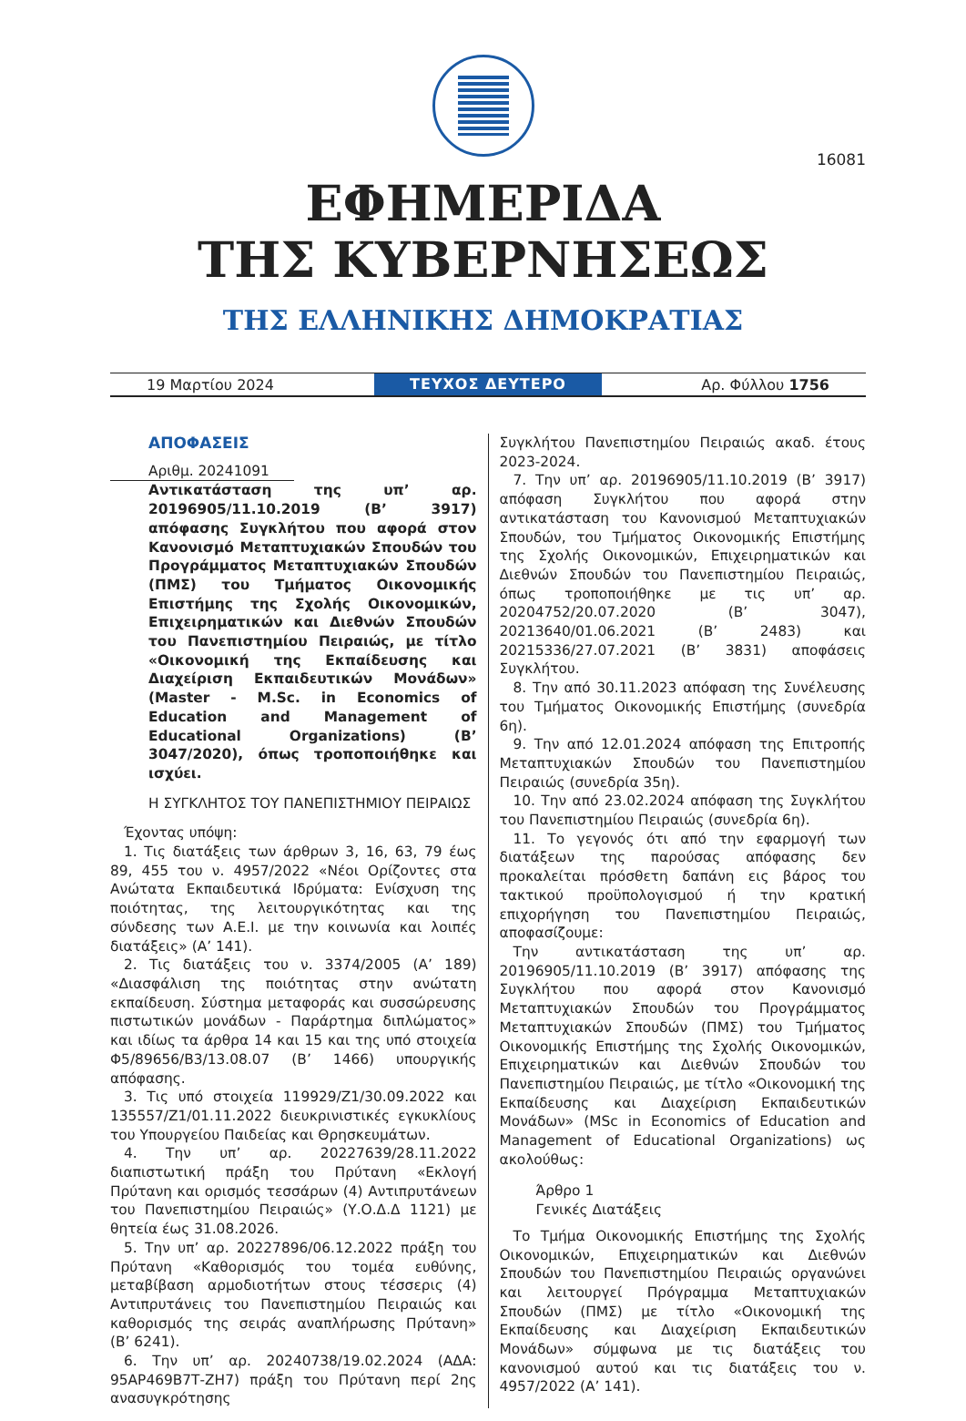16081
ΕΦΗΜΕΡΙΔΑ
ΤΗΣ ΚΥΒΕΡΝΗΣΕΩΣ
ΤΗΣ ΕΛΛΗΝΙΚΗΣ ΔΗΜΟΚΡΑΤΙΑΣ
19 Μαρτίου 2024
ΤΕΥΧΟΣ ΔΕΥΤΕΡΟ
Αρ. Φύλλου 1756
ΑΠΟΦΑΣΕΙΣ
Αριθμ. 20241091
Αντικατάσταση της υπ’ αρ. 20196905/11.10.2019 (Β’ 3917) απόφασης Συγκλήτου που αφορά στον Κανονισμό Μεταπτυχιακών Σπουδών του Προγράμματος Μεταπτυχιακών Σπουδών (ΠΜΣ) του Τμήματος Οικονομικής Επιστήμης της Σχολής Οικονομικών, Επιχειρηματικών και Διεθνών Σπουδών του Πανεπιστημίου Πειραιώς, με τίτλο «Οικονομική της Εκπαίδευσης και Διαχείριση Εκπαιδευτικών Μονάδων» (Master - M.Sc. in Economics of Education and Management of Educational Organizations) (Β’ 3047/2020), όπως τροποποιήθηκε και ισχύει.
Η ΣΥΓΚΛΗΤΟΣ ΤΟΥ ΠΑΝΕΠΙΣΤΗΜΙΟΥ ΠΕΙΡΑΙΩΣ
Έχοντας υπόψη:
1. Τις διατάξεις των άρθρων 3, 16, 63, 79 έως 89, 455 του ν. 4957/2022 «Νέοι Ορίζοντες στα Ανώτατα Εκπαιδευτικά Ιδρύματα: Ενίσχυση της ποιότητας, της λειτουργικότητας και της σύνδεσης των Α.Ε.Ι. με την κοινωνία και λοιπές διατάξεις» (Α’ 141).
2. Τις διατάξεις του ν. 3374/2005 (Α’ 189) «Διασφάλιση της ποιότητας στην ανώτατη εκπαίδευση. Σύστημα μεταφοράς και συσσώρευσης πιστωτικών μονάδων - Παράρτημα διπλώματος» και ιδίως τα άρθρα 14 και 15 και της υπό στοιχεία Φ5/89656/Β3/13.08.07 (Β’ 1466) υπουργικής απόφασης.
3. Τις υπό στοιχεία 119929/Ζ1/30.09.2022 και 135557/Ζ1/01.11.2022 διευκρινιστικές εγκυκλίους του Υπουργείου Παιδείας και Θρησκευμάτων.
4. Την υπ’ αρ. 20227639/28.11.2022 διαπιστωτική πράξη του Πρύτανη «Εκλογή Πρύτανη και ορισμός τεσσάρων (4) Αντιπρυτάνεων του Πανεπιστημίου Πειραιώς» (Υ.Ο.Δ.Δ 1121) με θητεία έως 31.08.2026.
5. Την υπ’ αρ. 20227896/06.12.2022 πράξη του Πρύτανη «Καθορισμός του τομέα ευθύνης, μεταβίβαση αρμοδιοτήτων στους τέσσερις (4) Αντιπρυτάνεις του Πανεπιστημίου Πειραιώς και καθορισμός της σειράς αναπλήρωσης Πρύτανη» (Β’ 6241).
6. Την υπ’ αρ. 20240738/19.02.2024 (ΑΔΑ: 95ΑΡ469Β7Τ-ΖΗ7) πράξη του Πρύτανη περί 2ης ανασυγκρότησης
Συγκλήτου Πανεπιστημίου Πειραιώς ακαδ. έτους 2023-2024.
7. Την υπ’ αρ. 20196905/11.10.2019 (Β’ 3917) απόφαση Συγκλήτου που αφορά στην αντικατάσταση του Κανονισμού Μεταπτυχιακών Σπουδών, του Τμήματος Οικονομικής Επιστήμης της Σχολής Οικονομικών, Επιχειρηματικών και Διεθνών Σπουδών του Πανεπιστημίου Πειραιώς, όπως τροποποιήθηκε με τις υπ’ αρ. 20204752/20.07.2020 (Β’ 3047), 20213640/01.06.2021 (Β’ 2483) και 20215336/27.07.2021 (Β’ 3831) αποφάσεις Συγκλήτου.
8. Την από 30.11.2023 απόφαση της Συνέλευσης του Τμήματος Οικονομικής Επιστήμης (συνεδρία 6η).
9. Την από 12.01.2024 απόφαση της Επιτροπής Μεταπτυχιακών Σπουδών του Πανεπιστημίου Πειραιώς (συνεδρία 35η).
10. Την από 23.02.2024 απόφαση της Συγκλήτου του Πανεπιστημίου Πειραιώς (συνεδρία 6η).
11. Το γεγονός ότι από την εφαρμογή των διατάξεων της παρούσας απόφασης δεν προκαλείται πρόσθετη δαπάνη εις βάρος του τακτικού προϋπολογισμού ή την κρατική επιχορήγηση του Πανεπιστημίου Πειραιώς, αποφασίζουμε:
Την αντικατάσταση της υπ’ αρ. 20196905/11.10.2019 (Β’ 3917) απόφασης της Συγκλήτου που αφορά στον Κανονισμό Μεταπτυχιακών Σπουδών του Προγράμματος Μεταπτυχιακών Σπουδών (ΠΜΣ) του Τμήματος Οικονομικής Επιστήμης της Σχολής Οικονομικών, Επιχειρηματικών και Διεθνών Σπουδών του Πανεπιστημίου Πειραιώς, με τίτλο «Οικονομική της Εκπαίδευσης και Διαχείριση Εκπαιδευτικών Μονάδων» (MSc in Economics of Education and Management of Educational Organizations) ως ακολούθως:
Άρθρο 1
Γενικές Διατάξεις
Το Τμήμα Οικονομικής Επιστήμης της Σχολής Οικονομικών, Επιχειρηματικών και Διεθνών Σπουδών του Πανεπιστημίου Πειραιώς οργανώνει και λειτουργεί Πρόγραμμα Μεταπτυχιακών Σπουδών (ΠΜΣ) με τίτλο «Οικονομική της Εκπαίδευσης και Διαχείριση Εκπαιδευτικών Μονάδων» σύμφωνα με τις διατάξεις του κανονισμού αυτού και τις διατάξεις του ν. 4957/2022 (Α’ 141).